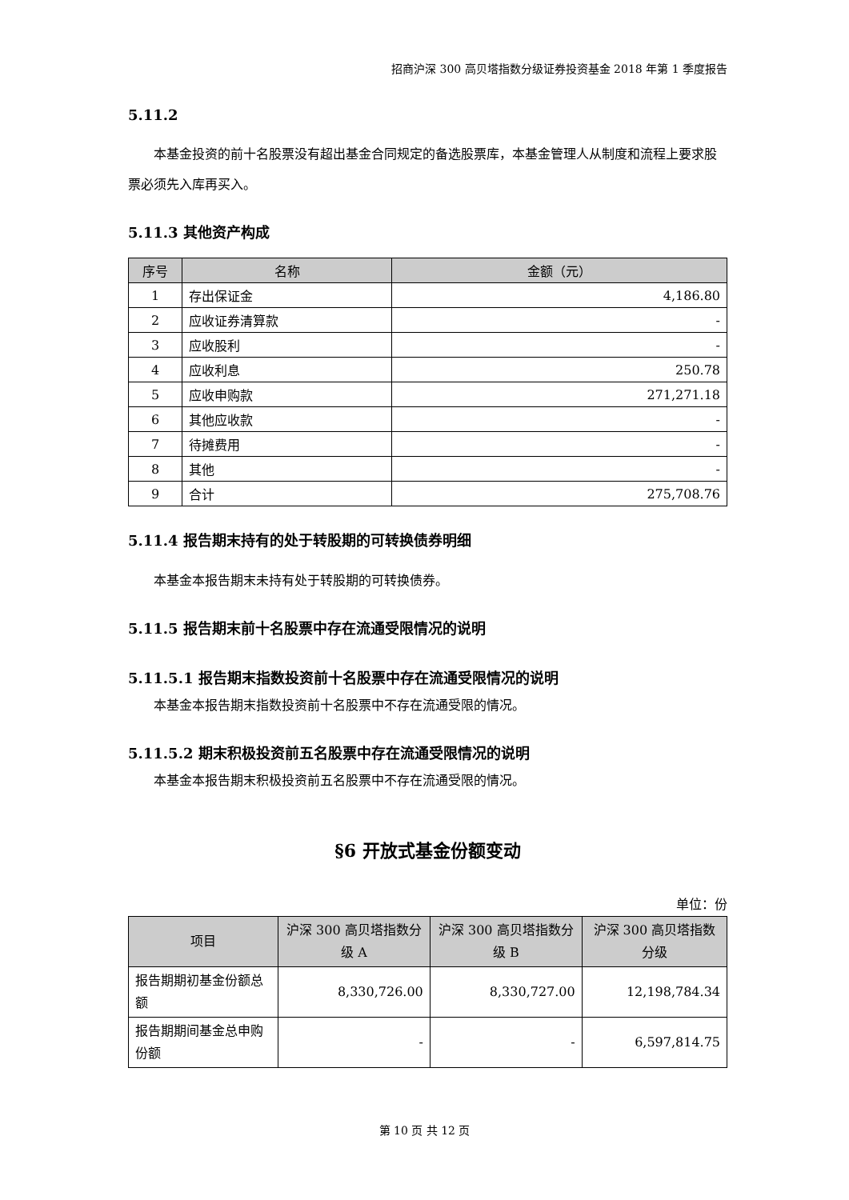招商沪深 300 高贝塔指数分级证券投资基金 2018 年第 1 季度报告
5.11.2
本基金投资的前十名股票没有超出基金合同规定的备选股票库，本基金管理人从制度和流程上要求股票必须先入库再买入。
5.11.3 其他资产构成
| 序号 | 名称 | 金额（元） |
| --- | --- | --- |
| 1 | 存出保证金 | 4,186.80 |
| 2 | 应收证券清算款 | - |
| 3 | 应收股利 | - |
| 4 | 应收利息 | 250.78 |
| 5 | 应收申购款 | 271,271.18 |
| 6 | 其他应收款 | - |
| 7 | 待摊费用 | - |
| 8 | 其他 | - |
| 9 | 合计 | 275,708.76 |
5.11.4 报告期末持有的处于转股期的可转换债券明细
本基金本报告期末未持有处于转股期的可转换债券。
5.11.5 报告期末前十名股票中存在流通受限情况的说明
5.11.5.1 报告期末指数投资前十名股票中存在流通受限情况的说明
本基金本报告期末指数投资前十名股票中不存在流通受限的情况。
5.11.5.2 期末积极投资前五名股票中存在流通受限情况的说明
本基金本报告期末积极投资前五名股票中不存在流通受限的情况。
§6 开放式基金份额变动
单位：份
| 项目 | 沪深 300 高贝塔指数分级 A | 沪深 300 高贝塔指数分级 B | 沪深 300 高贝塔指数分级 |
| --- | --- | --- | --- |
| 报告期期初基金份额总额 | 8,330,726.00 | 8,330,727.00 | 12,198,784.34 |
| 报告期期间基金总申购份额 | - | - | 6,597,814.75 |
第 10 页 共 12 页